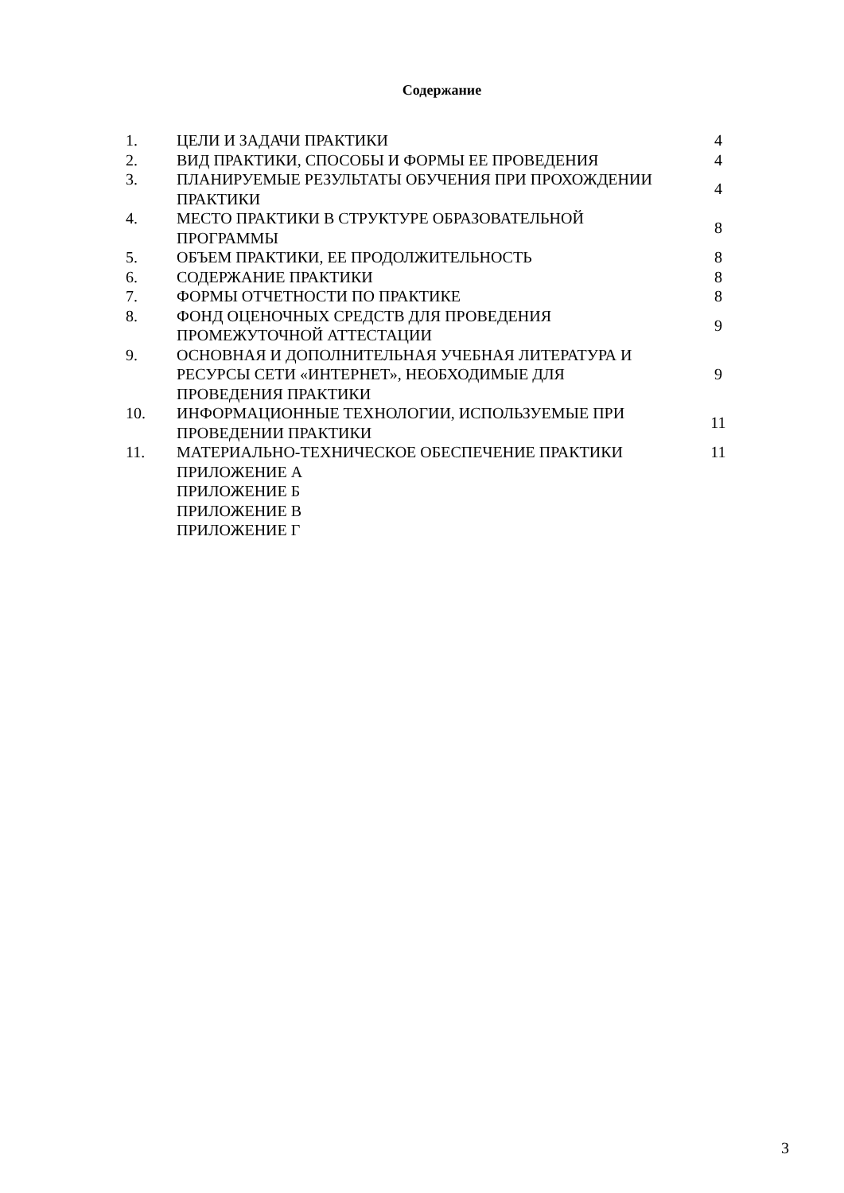Содержание
| 1. | ЦЕЛИ И ЗАДАЧИ ПРАКТИКИ | 4 |
| 2. | ВИД ПРАКТИКИ, СПОСОБЫ И ФОРМЫ ЕЕ ПРОВЕДЕНИЯ | 4 |
| 3. | ПЛАНИРУЕМЫЕ РЕЗУЛЬТАТЫ ОБУЧЕНИЯ ПРИ ПРОХОЖДЕНИИ ПРАКТИКИ | 4 |
| 4. | МЕСТО ПРАКТИКИ В СТРУКТУРЕ ОБРАЗОВАТЕЛЬНОЙ ПРОГРАММЫ | 8 |
| 5. | ОБЪЕМ ПРАКТИКИ, ЕЕ ПРОДОЛЖИТЕЛЬНОСТЬ | 8 |
| 6. | СОДЕРЖАНИЕ ПРАКТИКИ | 8 |
| 7. | ФОРМЫ ОТЧЕТНОСТИ ПО ПРАКТИКЕ | 8 |
| 8. | ФОНД ОЦЕНОЧНЫХ СРЕДСТВ ДЛЯ ПРОВЕДЕНИЯ ПРОМЕЖУТОЧНОЙ АТТЕСТАЦИИ | 9 |
| 9. | ОСНОВНАЯ И ДОПОЛНИТЕЛЬНАЯ УЧЕБНАЯ ЛИТЕРАТУРА И РЕСУРСЫ СЕТИ «ИНТЕРНЕТ», НЕОБХОДИМЫЕ ДЛЯ ПРОВЕДЕНИЯ ПРАКТИКИ | 9 |
| 10. | ИНФОРМАЦИОННЫЕ ТЕХНОЛОГИИ, ИСПОЛЬЗУЕМЫЕ ПРИ ПРОВЕДЕНИИ ПРАКТИКИ | 11 |
| 11. | МАТЕРИАЛЬНО-ТЕХНИЧЕСКОЕ ОБЕСПЕЧЕНИЕ ПРАКТИКИ | 11 |
| | ПРИЛОЖЕНИЕ А | |
| | ПРИЛОЖЕНИЕ Б | |
| | ПРИЛОЖЕНИЕ В | |
| | ПРИЛОЖЕНИЕ Г | |
3